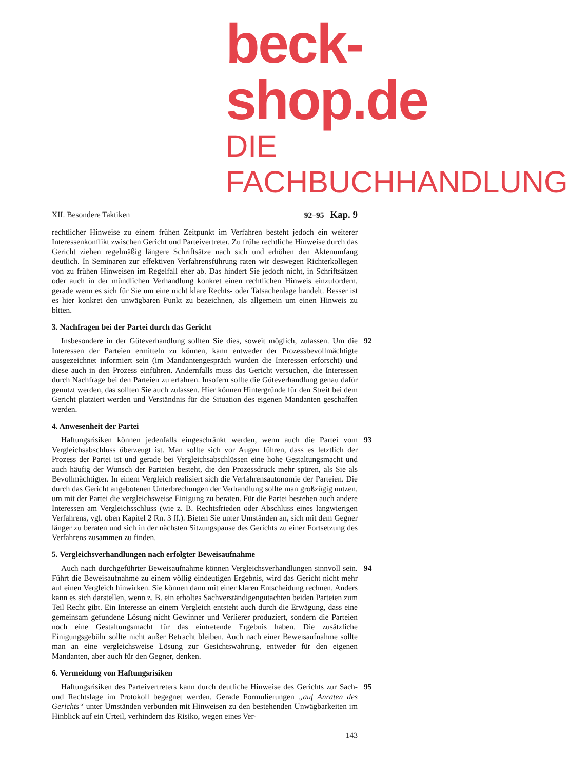beck-shop.de
DIE FACHBUCHHANDLUNG
XII. Besondere Taktiken 92–95 Kap. 9
rechtlicher Hinweise zu einem frühen Zeitpunkt im Verfahren besteht jedoch ein weiterer Interessenkonflikt zwischen Gericht und Parteivertreter. Zu frühe rechtliche Hinweise durch das Gericht ziehen regelmäßig längere Schriftsätze nach sich und erhöhen den Aktenumfang deutlich. In Seminaren zur effektiven Verfahrensführung raten wir deswegen Richterkollegen von zu frühen Hinweisen im Regelfall eher ab. Das hindert Sie jedoch nicht, in Schriftsätzen oder auch in der mündlichen Verhandlung konkret einen rechtlichen Hinweis einzufordern, gerade wenn es sich für Sie um eine nicht klare Rechts- oder Tatsachenlage handelt. Besser ist es hier konkret den unwägbaren Punkt zu bezeichnen, als allgemein um einen Hinweis zu bitten.
3. Nachfragen bei der Partei durch das Gericht
92
Insbesondere in der Güteverhandlung sollten Sie dies, soweit möglich, zulassen. Um die Interessen der Parteien ermitteln zu können, kann entweder der Prozessbevollmächtigte ausgezeichnet informiert sein (im Mandantengespräch wurden die Interessen erforscht) und diese auch in den Prozess einführen. Andernfalls muss das Gericht versuchen, die Interessen durch Nachfrage bei den Parteien zu erfahren. Insofern sollte die Güteverhandlung genau dafür genutzt werden, das sollten Sie auch zulassen. Hier können Hintergründe für den Streit bei dem Gericht platziert werden und Verständnis für die Situation des eigenen Mandanten geschaffen werden.
4. Anwesenheit der Partei
93
Haftungsrisiken können jedenfalls eingeschränkt werden, wenn auch die Partei vom Vergleichsabschluss überzeugt ist. Man sollte sich vor Augen führen, dass es letztlich der Prozess der Partei ist und gerade bei Vergleichsabschlüssen eine hohe Gestaltungsmacht und auch häufig der Wunsch der Parteien besteht, die den Prozessdruck mehr spüren, als Sie als Bevollmächtigter. In einem Vergleich realisiert sich die Verfahrensautonomie der Parteien. Die durch das Gericht angebotenen Unterbrechungen der Verhandlung sollte man großzügig nutzen, um mit der Partei die vergleichsweise Einigung zu beraten. Für die Partei bestehen auch andere Interessen am Vergleichsschluss (wie z. B. Rechtsfrieden oder Abschluss eines langwierigen Verfahrens, vgl. oben Kapitel 2 Rn. 3 ff.). Bieten Sie unter Umständen an, sich mit dem Gegner länger zu beraten und sich in der nächsten Sitzungspause des Gerichts zu einer Fortsetzung des Verfahrens zusammen zu finden.
5. Vergleichsverhandlungen nach erfolgter Beweisaufnahme
94
Auch nach durchgeführter Beweisaufnahme können Vergleichsverhandlungen sinnvoll sein. Führt die Beweisaufnahme zu einem völlig eindeutigen Ergebnis, wird das Gericht nicht mehr auf einen Vergleich hinwirken. Sie können dann mit einer klaren Entscheidung rechnen. Anders kann es sich darstellen, wenn z. B. ein erholtes Sachverständigengutachten beiden Parteien zum Teil Recht gibt. Ein Interesse an einem Vergleich entsteht auch durch die Erwägung, dass eine gemeinsam gefundene Lösung nicht Gewinner und Verlierer produziert, sondern die Parteien noch eine Gestaltungsmacht für das eintretende Ergebnis haben. Die zusätzliche Einigungsgebühr sollte nicht außer Betracht bleiben. Auch nach einer Beweisaufnahme sollte man an eine vergleichsweise Lösung zur Gesichtswahrung, entweder für den eigenen Mandanten, aber auch für den Gegner, denken.
6. Vermeidung von Haftungsrisiken
95
Haftungsrisiken des Parteivertreters kann durch deutliche Hinweise des Gerichts zur Sach- und Rechtslage im Protokoll begegnet werden. Gerade Formulierungen „auf Anraten des Gerichts“ unter Umständen verbunden mit Hinweisen zu den bestehenden Unwägbarkeiten im Hinblick auf ein Urteil, verhindern das Risiko, wegen eines Ver-
143